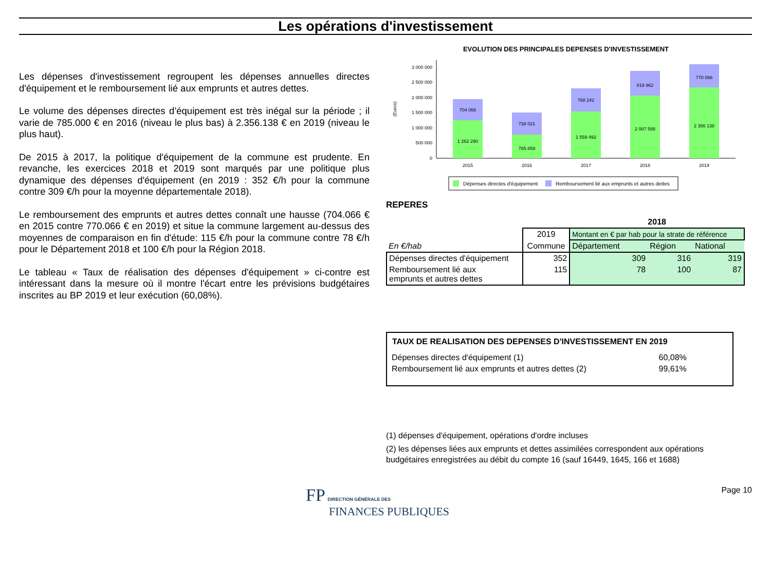Les opérations d'investissement
Les dépenses d'investissement regroupent les dépenses annuelles directes d'équipement et le remboursement lié aux emprunts et autres dettes.
Le volume des dépenses directes d’équipement est très inégal sur la période ; il varie de 785.000 € en 2016 (niveau le plus bas) à 2.356.138 € en 2019 (niveau le plus haut).
De 2015 à 2017, la politique d'équipement de la commune est prudente. En revanche, les exercices 2018 et 2019 sont marqués par une politique plus dynamique des dépenses d'équipement (en 2019 : 352 €/h pour la commune contre 309 €/h pour la moyenne départementale 2018).
Le remboursement des emprunts et autres dettes connaît une hausse (704.066 € en 2015 contre 770.066 € en 2019) et situe la commune largement au-dessus des moyennes de comparaison en fin d'étude: 115 €/h pour la commune contre 78 €/h pour le Département 2018 et 100 €/h pour la Région 2018.
Le tableau « Taux de réalisation des dépenses d'équipement » ci-contre est intéressant dans la mesure où il montre l'écart entre les prévisions budgétaires inscrites au BP 2019 et leur exécution (60,08%).
EVOLUTION DES PRINCIPALES DEPENSES D'INVESTISSEMENT
(Euros)
3 000 000
2 500 000
2 000 000
1 500 000
1 000 000
500 000
0
704 066
1 262 290
738 021
785 859
768 242
1 559 492
819 962
2 087 588
770 066
2 356 138
2015
2016
2017
2018
2019
Dépenses directes d'équipement
Remboursement lié aux emprunts et autres dettes
REPERES
| | | 2018 | | |
| | 2019 | Montant en € par hab pour la strate de référence | | |
| En €/hab | Commune | Département | Région | National |
| Dépenses directes d'équipement | 352 | 309 | 316 | 319 |
| Remboursement lié aux emprunts et autres dettes | 115 | 78 | 100 | 87 |
TAUX DE REALISATION DES DEPENSES D'INVESTISSEMENT EN 2019
| Dépenses directes d'équipement (1) | 60,08% |
| Remboursement lié aux emprunts et autres dettes (2) | 99,61% |
(1) dépenses d'équipement, opérations d'ordre incluses
(2) les dépenses liées aux emprunts et dettes assimilées correspondent aux opérations budgétaires enregistrées au débit du compte 16 (sauf 16449, 1645, 166 et 1688)
FP DIRECTION GÉNÉRALE DES
FINANCES PUBLIQUES
Page 10